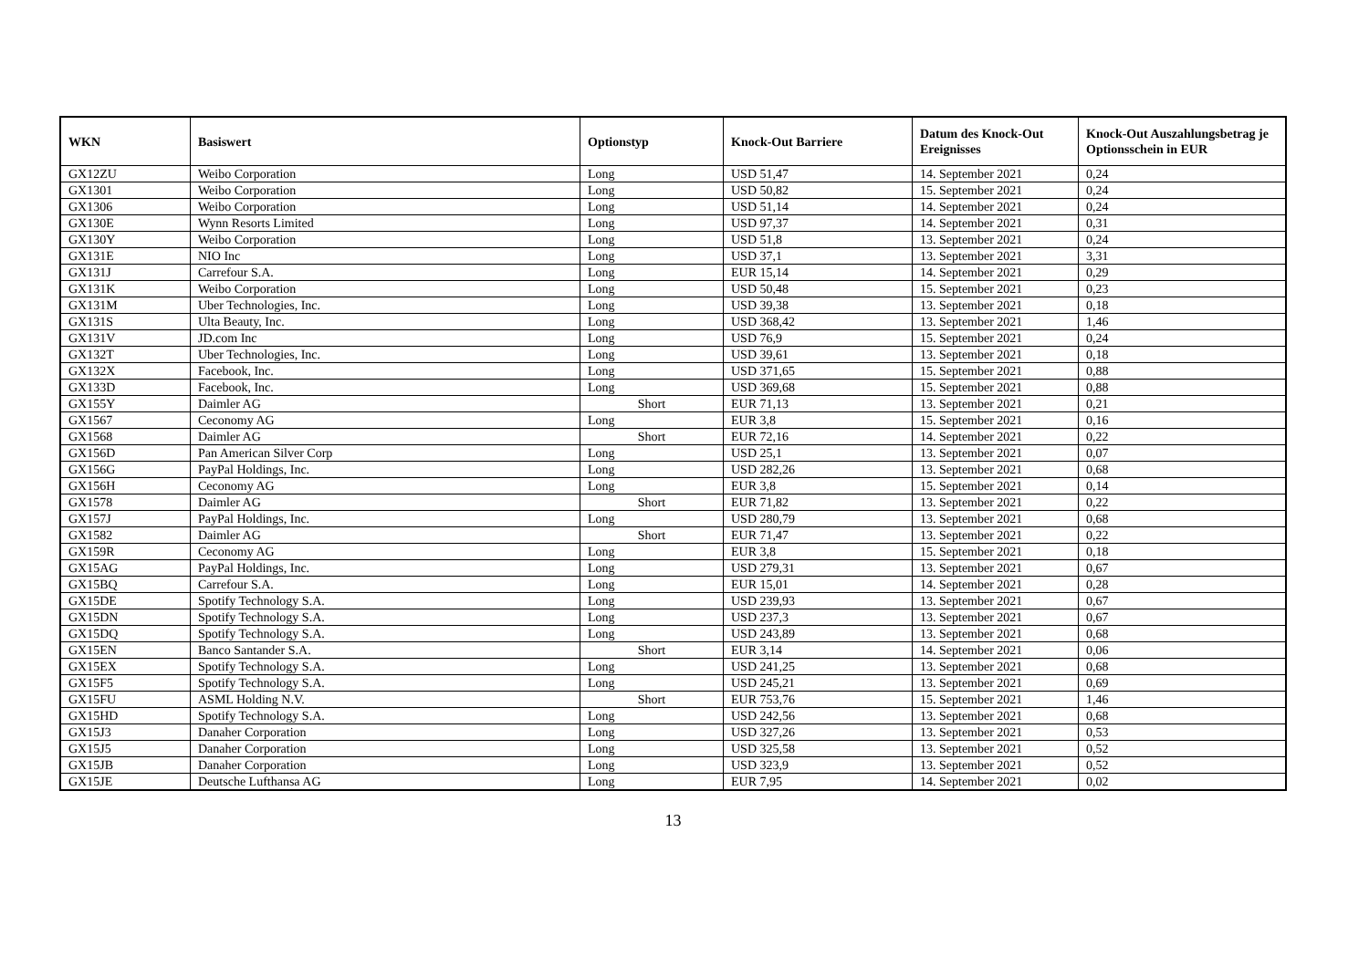| WKN | Basiswert | Optionstyp | Knock-Out Barriere | Datum des Knock-Out Ereignisses | Knock-Out Auszahlungsbetrag je Optionsschein in EUR |
| --- | --- | --- | --- | --- | --- |
| GX12ZU | Weibo Corporation | Long | USD 51,47 | 14. September 2021 | 0,24 |
| GX1301 | Weibo Corporation | Long | USD 50,82 | 15. September 2021 | 0,24 |
| GX1306 | Weibo Corporation | Long | USD 51,14 | 14. September 2021 | 0,24 |
| GX130E | Wynn Resorts Limited | Long | USD 97,37 | 14. September 2021 | 0,31 |
| GX130Y | Weibo Corporation | Long | USD 51,8 | 13. September 2021 | 0,24 |
| GX131E | NIO Inc | Long | USD 37,1 | 13. September 2021 | 3,31 |
| GX131J | Carrefour S.A. | Long | EUR 15,14 | 14. September 2021 | 0,29 |
| GX131K | Weibo Corporation | Long | USD 50,48 | 15. September 2021 | 0,23 |
| GX131M | Uber Technologies, Inc. | Long | USD 39,38 | 13. September 2021 | 0,18 |
| GX131S | Ulta Beauty, Inc. | Long | USD 368,42 | 13. September 2021 | 1,46 |
| GX131V | JD.com Inc | Long | USD 76,9 | 15. September 2021 | 0,24 |
| GX132T | Uber Technologies, Inc. | Long | USD 39,61 | 13. September 2021 | 0,18 |
| GX132X | Facebook, Inc. | Long | USD 371,65 | 15. September 2021 | 0,88 |
| GX133D | Facebook, Inc. | Long | USD 369,68 | 15. September 2021 | 0,88 |
| GX155Y | Daimler AG | Short | EUR 71,13 | 13. September 2021 | 0,21 |
| GX1567 | Ceconomy AG | Long | EUR 3,8 | 15. September 2021 | 0,16 |
| GX1568 | Daimler AG | Short | EUR 72,16 | 14. September 2021 | 0,22 |
| GX156D | Pan American Silver Corp | Long | USD 25,1 | 13. September 2021 | 0,07 |
| GX156G | PayPal Holdings, Inc. | Long | USD 282,26 | 13. September 2021 | 0,68 |
| GX156H | Ceconomy AG | Long | EUR 3,8 | 15. September 2021 | 0,14 |
| GX1578 | Daimler AG | Short | EUR 71,82 | 13. September 2021 | 0,22 |
| GX157J | PayPal Holdings, Inc. | Long | USD 280,79 | 13. September 2021 | 0,68 |
| GX1582 | Daimler AG | Short | EUR 71,47 | 13. September 2021 | 0,22 |
| GX159R | Ceconomy AG | Long | EUR 3,8 | 15. September 2021 | 0,18 |
| GX15AG | PayPal Holdings, Inc. | Long | USD 279,31 | 13. September 2021 | 0,67 |
| GX15BQ | Carrefour S.A. | Long | EUR 15,01 | 14. September 2021 | 0,28 |
| GX15DE | Spotify Technology S.A. | Long | USD 239,93 | 13. September 2021 | 0,67 |
| GX15DN | Spotify Technology S.A. | Long | USD 237,3 | 13. September 2021 | 0,67 |
| GX15DQ | Spotify Technology S.A. | Long | USD 243,89 | 13. September 2021 | 0,68 |
| GX15EN | Banco Santander S.A. | Short | EUR 3,14 | 14. September 2021 | 0,06 |
| GX15EX | Spotify Technology S.A. | Long | USD 241,25 | 13. September 2021 | 0,68 |
| GX15F5 | Spotify Technology S.A. | Long | USD 245,21 | 13. September 2021 | 0,69 |
| GX15FU | ASML Holding N.V. | Short | EUR 753,76 | 15. September 2021 | 1,46 |
| GX15HD | Spotify Technology S.A. | Long | USD 242,56 | 13. September 2021 | 0,68 |
| GX15J3 | Danaher Corporation | Long | USD 327,26 | 13. September 2021 | 0,53 |
| GX15J5 | Danaher Corporation | Long | USD 325,58 | 13. September 2021 | 0,52 |
| GX15JB | Danaher Corporation | Long | USD 323,9 | 13. September 2021 | 0,52 |
| GX15JE | Deutsche Lufthansa AG | Long | EUR 7,95 | 14. September 2021 | 0,02 |
13